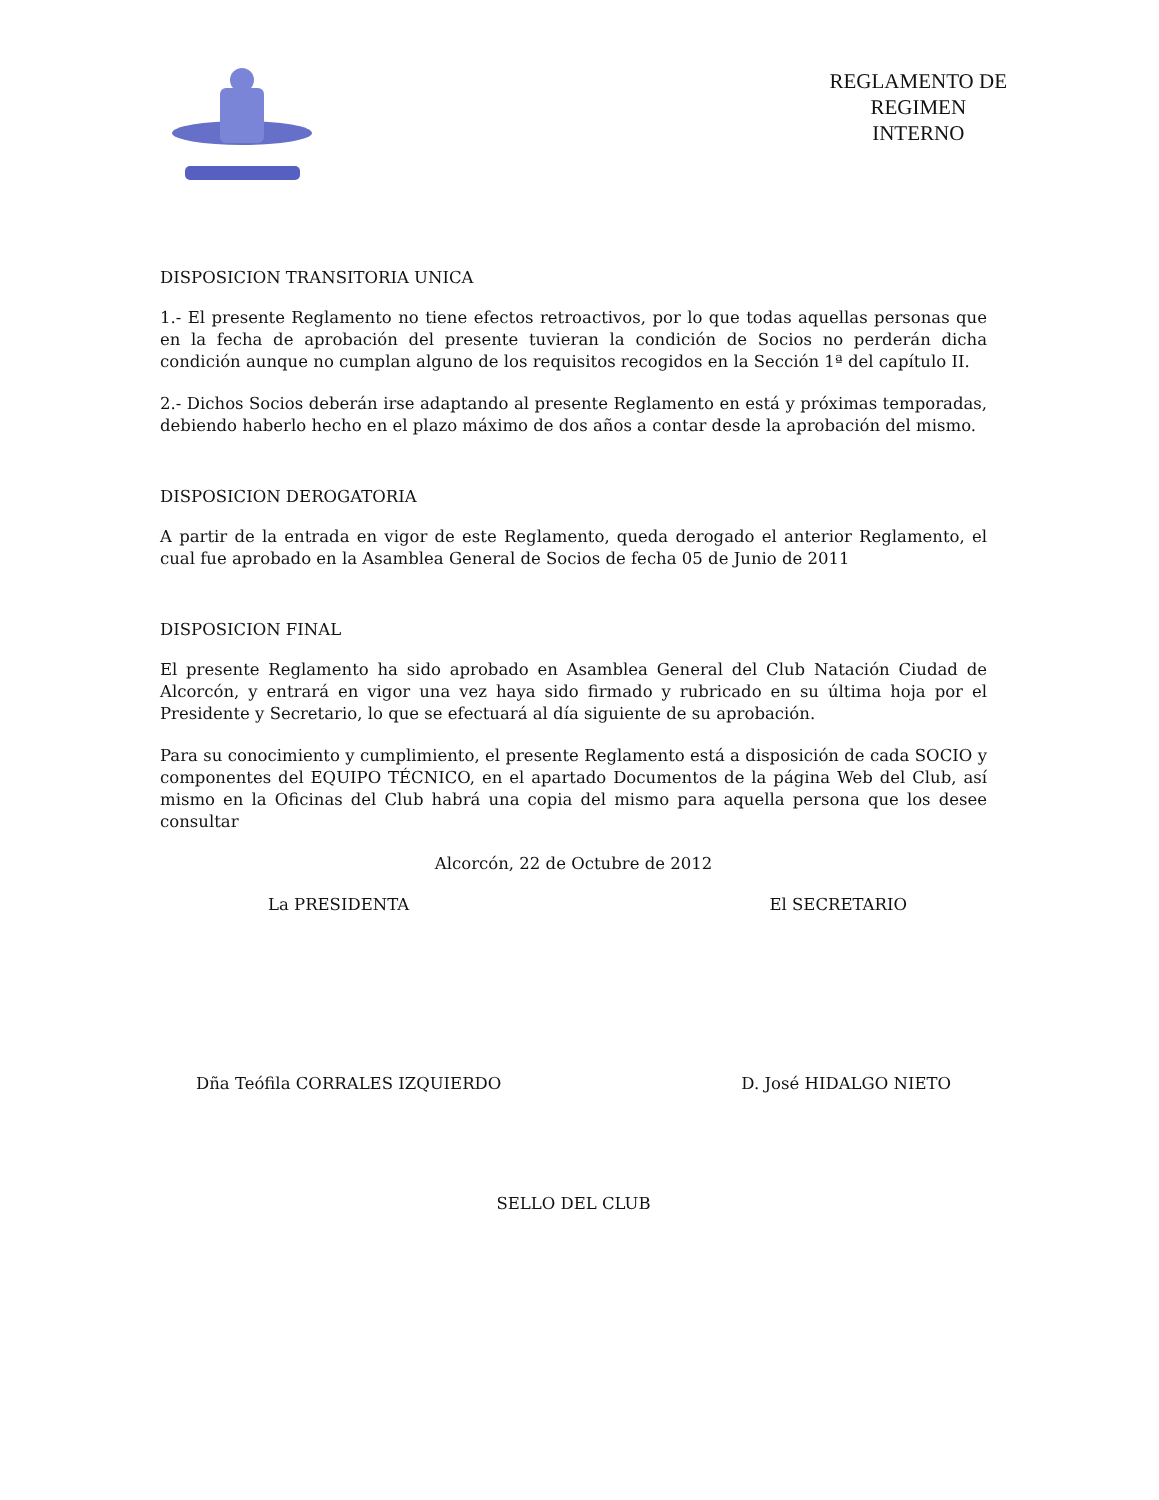REGLAMENTO DE
REGIMEN
INTERNO
DISPOSICION TRANSITORIA UNICA
1.- El presente Reglamento no tiene efectos retroactivos, por lo que todas aquellas personas que en la fecha de aprobación del presente tuvieran la condición de Socios no perderán dicha condición aunque no cumplan alguno de los requisitos recogidos en la Sección 1ª del capítulo II.
2.- Dichos Socios deberán irse adaptando al presente Reglamento en está y próximas temporadas, debiendo haberlo hecho en el plazo máximo de dos años a contar desde la aprobación del mismo.
DISPOSICION DEROGATORIA
A partir de la entrada en vigor de este Reglamento, queda derogado el anterior Reglamento, el cual fue aprobado en la Asamblea General de Socios de fecha 05 de Junio de 2011
DISPOSICION FINAL
El presente Reglamento ha sido aprobado en Asamblea General del Club Natación Ciudad de Alcorcón, y entrará en vigor una vez haya sido firmado y rubricado en su última hoja por el Presidente y Secretario, lo que se efectuará al día siguiente de su aprobación.
Para su conocimiento y cumplimiento, el presente Reglamento está a disposición de cada SOCIO y componentes del EQUIPO TÉCNICO, en el apartado Documentos de la página Web del Club, así mismo en la Oficinas del Club habrá una copia del mismo para aquella persona que los desee consultar
Alcorcón, 22 de Octubre de 2012
La PRESIDENTA El SECRETARIO
Dña Teófila CORRALES IZQUIERDO D. José HIDALGO NIETO
SELLO DEL CLUB